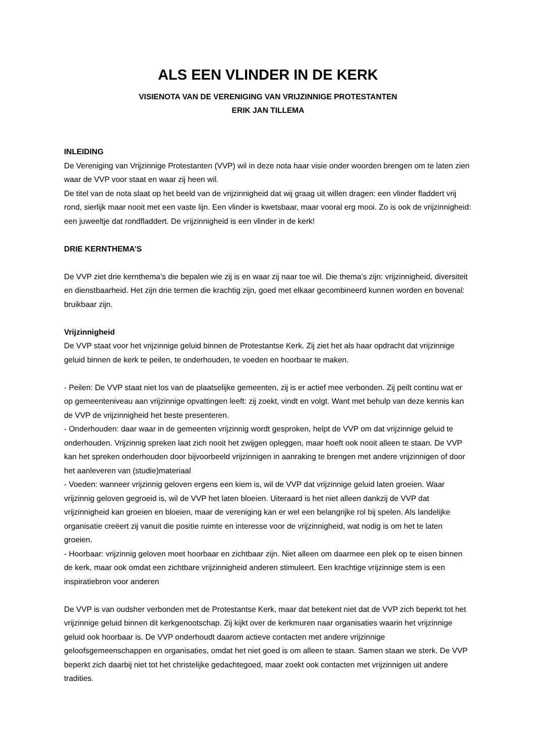ALS EEN VLINDER IN DE KERK
VISIENOTA VAN DE VERENIGING VAN VRIJZINNIGE PROTESTANTEN
ERIK JAN TILLEMA
INLEIDING
De Vereniging van Vrijzinnige Protestanten (VVP) wil in deze nota haar visie onder woorden brengen om te laten zien waar de VVP voor staat en waar zij heen wil.
De titel van de nota slaat op het beeld van de vrijzinnigheid dat wij graag uit willen dragen: een vlinder fladdert vrij rond, sierlijk maar nooit met een vaste lijn. Een vlinder is kwetsbaar, maar vooral erg mooi. Zo is ook de vrijzinnigheid: een juweeltje dat rondfladdert. De vrijzinnigheid is een vlinder in de kerk!
DRIE KERNTHEMA’S
De VVP ziet drie kernthema’s die bepalen wie zij is en waar zij naar toe wil. Die thema’s zijn: vrijzinnigheid, diversiteit en dienstbaarheid. Het zijn drie termen die krachtig zijn, goed met elkaar gecombineerd kunnen worden en bovenal: bruikbaar zijn.
Vrijzinnigheid
De VVP staat voor het vrijzinnige geluid binnen de Protestantse Kerk. Zij ziet het als haar opdracht dat vrijzinnige geluid binnen de kerk te peilen, te onderhouden, te voeden en hoorbaar te maken.
- Peilen: De VVP staat niet los van de plaatselijke gemeenten, zij is er actief mee verbonden. Zij peilt continu wat er op gemeenteniveau aan vrijzinnige opvattingen leeft: zij zoekt, vindt en volgt. Want met behulp van deze kennis kan de VVP de vrijzinnigheid het beste presenteren.
- Onderhouden: daar waar in de gemeenten vrijzinnig wordt gesproken, helpt de VVP om dat vrijzinnige geluid te onderhouden. Vrijzinnig spreken laat zich nooit het zwijgen opleggen, maar hoeft ook nooit alleen te staan. De VVP kan het spreken onderhouden door bijvoorbeeld vrijzinnigen in aanraking te brengen met andere vrijzinnigen of door het aanleveren van (studie)materiaal
- Voeden: wanneer vrijzinnig geloven ergens een kiem is, wil de VVP dat vrijzinnige geluid laten groeien. Waar vrijzinnig geloven gegroeid is, wil de VVP het laten bloeien. Uiteraard is het niet alleen dankzij de VVP dat vrijzinnigheid kan groeien en bloeien, maar de vereniging kan er wel een belangrijke rol bij spelen. Als landelijke organisatie creëert zij vanuit die positie ruimte en interesse voor de vrijzinnigheid, wat nodig is om het te laten groeien.
- Hoorbaar: vrijzinnig geloven moet hoorbaar en zichtbaar zijn. Niet alleen om daarmee een plek op te eisen binnen de kerk, maar ook omdat een zichtbare vrijzinnigheid anderen stimuleert. Een krachtige vrijzinnige stem is een inspiratiebron voor anderen
De VVP is van oudsher verbonden met de Protestantse Kerk, maar dat betekent niet dat de VVP zich beperkt tot het vrijzinnige geluid binnen dit kerkgenootschap. Zij kijkt over de kerkmuren naar organisaties waarin het vrijzinnige geluid ook hoorbaar is. De VVP onderhoudt daarom actieve contacten met andere vrijzinnige geloofsgemeenschappen en organisaties, omdat het niet goed is om alleen te staan. Samen staan we sterk. De VVP beperkt zich daarbij niet tot het christelijke gedachtegoed, maar zoekt ook contacten met vrijzinnigen uit andere tradities.